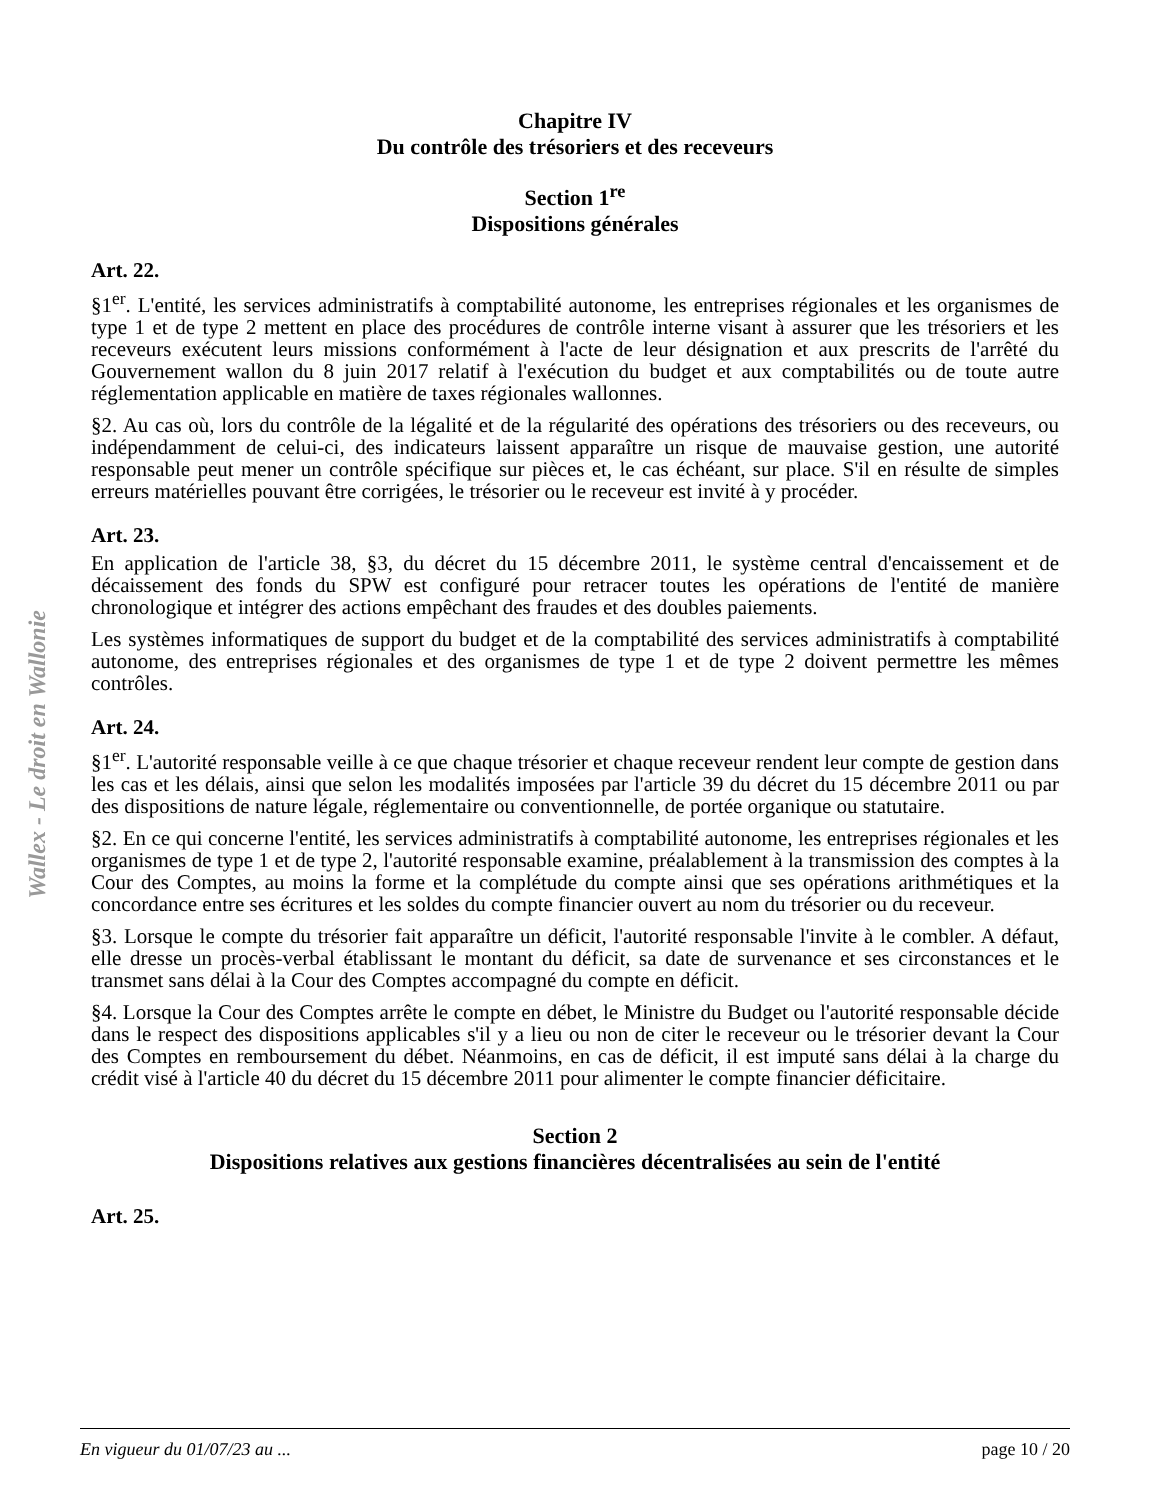Wallex - Le droit en Wallonie
Chapitre IV
Du contrôle des trésoriers et des receveurs
Section 1<sup>re</sup>
Dispositions générales
Art. 22.
§1<sup>er</sup>. L'entité, les services administratifs à comptabilité autonome, les entreprises régionales et les organismes de type 1 et de type 2 mettent en place des procédures de contrôle interne visant à assurer que les trésoriers et les receveurs exécutent leurs missions conformément à l'acte de leur désignation et aux prescrits de l'arrêté du Gouvernement wallon du 8 juin 2017 relatif à l'exécution du budget et aux comptabilités ou de toute autre réglementation applicable en matière de taxes régionales wallonnes.
§2. Au cas où, lors du contrôle de la légalité et de la régularité des opérations des trésoriers ou des receveurs, ou indépendamment de celui-ci, des indicateurs laissent apparaître un risque de mauvaise gestion, une autorité responsable peut mener un contrôle spécifique sur pièces et, le cas échéant, sur place. S'il en résulte de simples erreurs matérielles pouvant être corrigées, le trésorier ou le receveur est invité à y procéder.
Art. 23.
En application de l'article 38, §3, du décret du 15 décembre 2011, le système central d'encaissement et de décaissement des fonds du SPW est configuré pour retracer toutes les opérations de l'entité de manière chronologique et intégrer des actions empêchant des fraudes et des doubles paiements.
Les systèmes informatiques de support du budget et de la comptabilité des services administratifs à comptabilité autonome, des entreprises régionales et des organismes de type 1 et de type 2 doivent permettre les mêmes contrôles.
Art. 24.
§1<sup>er</sup>. L'autorité responsable veille à ce que chaque trésorier et chaque receveur rendent leur compte de gestion dans les cas et les délais, ainsi que selon les modalités imposées par l'article 39 du décret du 15 décembre 2011 ou par des dispositions de nature légale, réglementaire ou conventionnelle, de portée organique ou statutaire.
§2. En ce qui concerne l'entité, les services administratifs à comptabilité autonome, les entreprises régionales et les organismes de type 1 et de type 2, l'autorité responsable examine, préalablement à la transmission des comptes à la Cour des Comptes, au moins la forme et la complétude du compte ainsi que ses opérations arithmétiques et la concordance entre ses écritures et les soldes du compte financier ouvert au nom du trésorier ou du receveur.
§3. Lorsque le compte du trésorier fait apparaître un déficit, l'autorité responsable l'invite à le combler. A défaut, elle dresse un procès-verbal établissant le montant du déficit, sa date de survenance et ses circonstances et le transmet sans délai à la Cour des Comptes accompagné du compte en déficit.
§4. Lorsque la Cour des Comptes arrête le compte en débet, le Ministre du Budget ou l'autorité responsable décide dans le respect des dispositions applicables s'il y a lieu ou non de citer le receveur ou le trésorier devant la Cour des Comptes en remboursement du débet. Néanmoins, en cas de déficit, il est imputé sans délai à la charge du crédit visé à l'article 40 du décret du 15 décembre 2011 pour alimenter le compte financier déficitaire.
Section 2
Dispositions relatives aux gestions financières décentralisées au sein de l'entité
Art. 25.
En vigueur du 01/07/23 au ... page 10 / 20